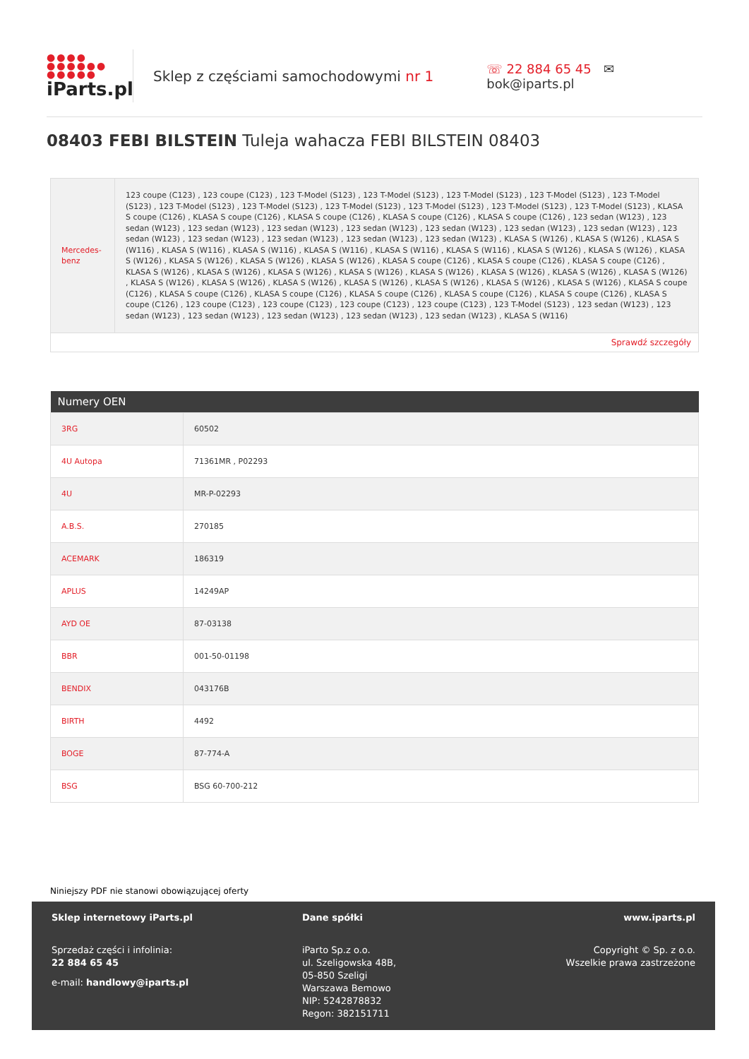●●●●
●●●●●●
●●●●●
iParts.pl
Sklep z częściami samochodowymi nr 1
☏ 22 884 65 45 ✉ bok@iparts.pl
08403 FEBI BILSTEIN Tuleja wahacza FEBI BILSTEIN 08403
| Mercedes-benz | 123 coupe (C123) , 123 coupe (C123) , 123 T-Model (S123) , 123 T-Model (S123) , 123 T-Model (S123) , 123 T-Model (S123) , 123 T-Model (S123) , 123 T-Model (S123) , 123 T-Model (S123) , 123 T-Model (S123) , 123 T-Model (S123) , 123 T-Model (S123) , 123 T-Model (S123) , KLASA S coupe (C126) , KLASA S coupe (C126) , KLASA S coupe (C126) , KLASA S coupe (C126) , KLASA S coupe (C126) , 123 sedan (W123) , 123 sedan (W123) , 123 sedan (W123) , 123 sedan (W123) , 123 sedan (W123) , 123 sedan (W123) , 123 sedan (W123) , 123 sedan (W123) , 123 sedan (W123) , 123 sedan (W123) , 123 sedan (W123) , 123 sedan (W123) , 123 sedan (W123) , KLASA S (W126) , KLASA S (W126) , KLASA S (W116) , KLASA S (W116) , KLASA S (W116) , KLASA S (W116) , KLASA S (W116) , KLASA S (W116) , KLASA S (W126) , KLASA S (W126) , KLASA S (W126) , KLASA S (W126) , KLASA S (W126) , KLASA S (W126) , KLASA S coupe (C126) , KLASA S coupe (C126) , KLASA S coupe (C126) , KLASA S (W126) , KLASA S (W126) , KLASA S (W126) , KLASA S (W126) , KLASA S (W126) , KLASA S (W126) , KLASA S (W126) , KLASA S (W126) , KLASA S (W126) , KLASA S (W126) , KLASA S (W126) , KLASA S (W126) , KLASA S (W126) , KLASA S (W126) , KLASA S (W126) , KLASA S coupe (C126) , KLASA S coupe (C126) , KLASA S coupe (C126) , KLASA S coupe (C126) , KLASA S coupe (C126) , KLASA S coupe (C126) , KLASA S coupe (C126) , 123 coupe (C123) , 123 coupe (C123) , 123 coupe (C123) , 123 coupe (C123) , 123 T-Model (S123) , 123 sedan (W123) , 123 sedan (W123) , 123 sedan (W123) , 123 sedan (W123) , 123 sedan (W123) , 123 sedan (W123) , KLASA S (W116) |
Sprawdź szczegóły
| Numery OEN | |
| --- | --- |
| 3RG | 60502 |
| 4U Autopa | 71361MR , P02293 |
| 4U | MR-P-02293 |
| A.B.S. | 270185 |
| ACEMARK | 186319 |
| APLUS | 14249AP |
| AYD OE | 87-03138 |
| BBR | 001-50-01198 |
| BENDIX | 043176B |
| BIRTH | 4492 |
| BOGE | 87-774-A |
| BSG | BSG 60-700-212 |
Niniejszy PDF nie stanowi obowiązującej oferty
Sklep internetowy iParts.pl
Sprzedaż części i infolinia:
22 884 65 45
e-mail: handlowy@iparts.pl
Dane spółki
iParto Sp.z o.o.
ul. Szeligowska 48B,
05-850 Szeligi
Warszawa Bemowo
NIP: 5242878832
Regon: 382151711
www.iparts.pl
Copyright © Sp. z o.o.
Wszelkie prawa zastrzeżone